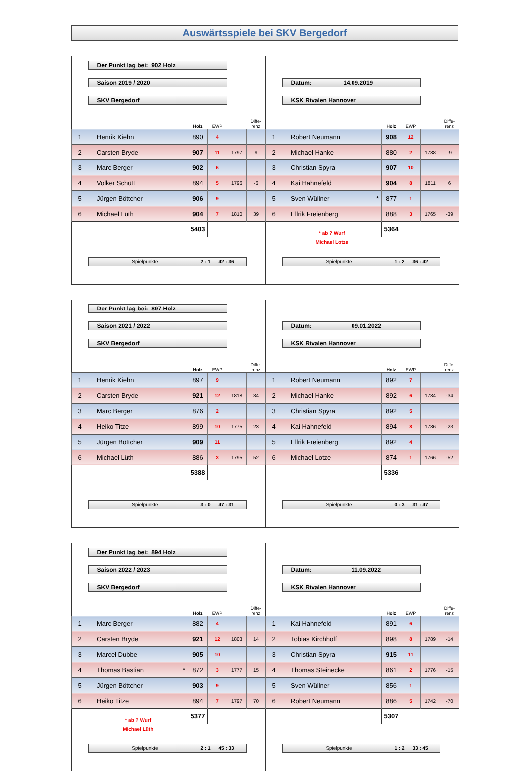Auswärtsspiele bei SKV Bergedorf
| | Der Punkt lag bei: 902 Holz | | | | | | | | | | |
| | Saison 2019 / 2020 | | | | | | Datum: 14.09.2019 | | | | |
| | SKV Bergedorf | | | | | | KSK Rivalen Hannover | | | | |
| | | Holz | EWP | | Diffe- renz | | | Holz | EWP | | Diffe- renz |
| 1 | Henrik Kiehn | 890 | 4 | | | 1 | Robert Neumann | 908 | 12 | | |
| 2 | Carsten Bryde | 907 | 11 | 1797 | 9 | 2 | Michael Hanke | 880 | 2 | 1788 | -9 |
| 3 | Marc Berger | 902 | 6 | | | 3 | Christian Spyra | 907 | 10 | | |
| 4 | Volker Schütt | 894 | 5 | 1796 | -6 | 4 | Kai Hahnefeld | 904 | 8 | 1811 | 6 |
| 5 | Jürgen Böttcher | 906 | 9 | | | 5 | Sven Wüllner * | 877 | 1 | | |
| 6 | Michael Lüth | 904 | 7 | 1810 | 39 | 6 | Ellrik Freienberg | 888 | 3 | 1765 | -39 |
| | | 5403 | | | | | * ab ? Wurf Michael Lotze | 5364 | | | |
| | Spielpunkte 2 : 1 42 : 36 | | | | | | Spielpunkte 1 : 2 36 : 42 | | | | |
| | Der Punkt lag bei: 897 Holz | | | | | | | | | | |
| | Saison 2021 / 2022 | | | | | | Datum: 09.01.2022 | | | | |
| | SKV Bergedorf | | | | | | KSK Rivalen Hannover | | | | |
| | | Holz | EWP | | Diffe- renz | | | Holz | EWP | | Diffe- renz |
| 1 | Henrik Kiehn | 897 | 9 | | | 1 | Robert Neumann | 892 | 7 | | |
| 2 | Carsten Bryde | 921 | 12 | 1818 | 34 | 2 | Michael Hanke | 892 | 6 | 1784 | -34 |
| 3 | Marc Berger | 876 | 2 | | | 3 | Christian Spyra | 892 | 5 | | |
| 4 | Heiko Titze | 899 | 10 | 1775 | 23 | 4 | Kai Hahnefeld | 894 | 8 | 1786 | -23 |
| 5 | Jürgen Böttcher | 909 | 11 | | | 5 | Ellrik Freienberg | 892 | 4 | | |
| 6 | Michael Lüth | 886 | 3 | 1795 | 52 | 6 | Michael Lotze | 874 | 1 | 1766 | -52 |
| | | 5388 | | | | | | 5336 | | | |
| | Spielpunkte 3 : 0 47 : 31 | | | | | | Spielpunkte 0 : 3 31 : 47 | | | | |
| | Der Punkt lag bei: 894 Holz | | | | | | | | | | |
| | Saison 2022 / 2023 | | | | | | Datum: 11.09.2022 | | | | |
| | SKV Bergedorf | | | | | | KSK Rivalen Hannover | | | | |
| | | Holz | EWP | | Diffe- renz | | | Holz | EWP | | Diffe- renz |
| 1 | Marc Berger | 882 | 4 | | | 1 | Kai Hahnefeld | 891 | 6 | | |
| 2 | Carsten Bryde | 921 | 12 | 1803 | 14 | 2 | Tobias Kirchhoff | 898 | 8 | 1789 | -14 |
| 3 | Marcel Dubbe | 905 | 10 | | | 3 | Christian Spyra | 915 | 11 | | |
| 4 | Thomas Bastian * | 872 | 3 | 1777 | 15 | 4 | Thomas Steinecke | 861 | 2 | 1776 | -15 |
| 5 | Jürgen Böttcher | 903 | 9 | | | 5 | Sven Wüllner | 856 | 1 | | |
| 6 | Heiko Titze | 894 | 7 | 1797 | 70 | 6 | Robert Neumann | 886 | 5 | 1742 | -70 |
| | * ab ? Wurf Michael Lüth | 5377 | | | | | | 5307 | | | |
| | Spielpunkte 2 : 1 45 : 33 | | | | | | Spielpunkte 1 : 2 33 : 45 | | | | |